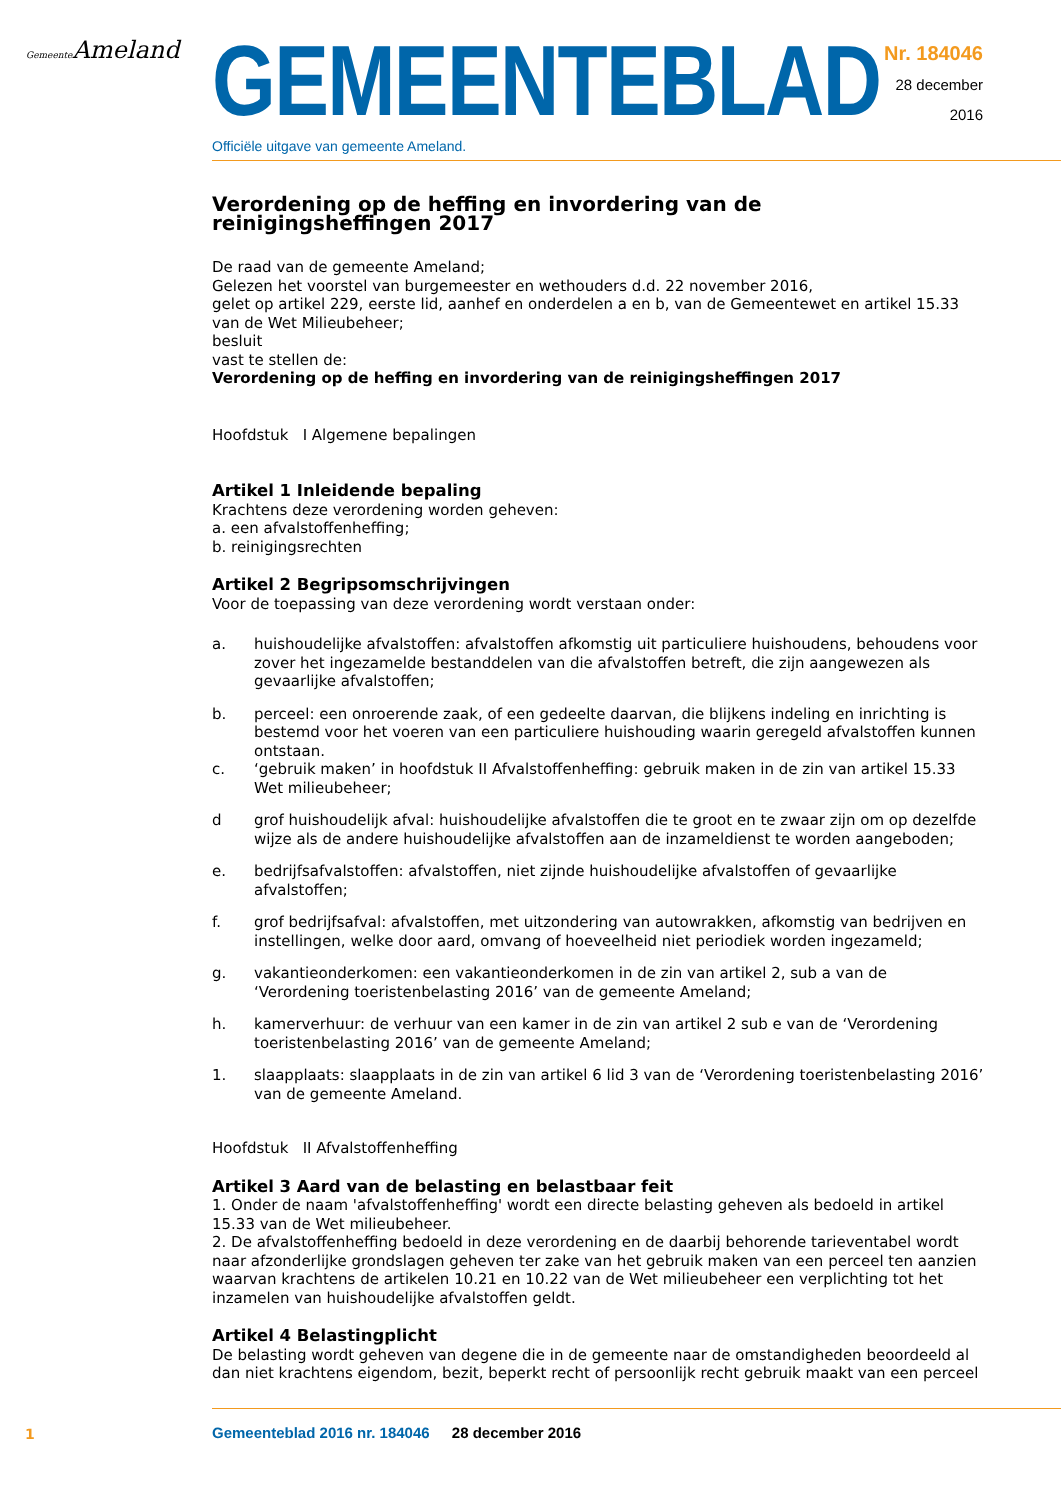Gemeente Ameland
GEMEENTEBLAD
Officiële uitgave van gemeente Ameland.
Nr. 184046
28 december
2016
Verordening op de heffing en invordering van de reinigingsheffingen 2017
De raad van de gemeente Ameland;
Gelezen het voorstel van burgemeester en wethouders d.d. 22 november 2016,
gelet op artikel 229, eerste lid, aanhef en onderdelen a en b, van de Gemeentewet en artikel 15.33 van de Wet Milieubeheer;
besluit
vast te stellen de:
Verordening op de heffing en invordering van de reinigingsheffingen 2017
Hoofdstuk I Algemene bepalingen
Artikel 1 Inleidende bepaling
Krachtens deze verordening worden geheven:
a. een afvalstoffenheffing;
b. reinigingsrechten
Artikel 2 Begripsomschrijvingen
Voor de toepassing van deze verordening wordt verstaan onder:
a. huishoudelijke afvalstoffen: afvalstoffen afkomstig uit particuliere huishoudens, behoudens voor zover het ingezamelde bestanddelen van die afvalstoffen betreft, die zijn aangewezen als gevaarlijke afvalstoffen;
b. perceel: een onroerende zaak, of een gedeelte daarvan, die blijkens indeling en inrichting is bestemd voor het voeren van een particuliere huishouding waarin geregeld afvalstoffen kunnen ontstaan.
c. ‘gebruik maken’ in hoofdstuk II Afvalstoffenheffing: gebruik maken in de zin van artikel 15.33 Wet milieubeheer;
d grof huishoudelijk afval: huishoudelijke afvalstoffen die te groot en te zwaar zijn om op dezelfde wijze als de andere huishoudelijke afvalstoffen aan de inzameldienst te worden aangeboden;
e. bedrijfsafvalstoffen: afvalstoffen, niet zijnde huishoudelijke afvalstoffen of gevaarlijke afvalstoffen;
f. grof bedrijfsafval: afvalstoffen, met uitzondering van autowrakken, afkomstig van bedrijven en instellingen, welke door aard, omvang of hoeveelheid niet periodiek worden ingezameld;
g. vakantieonderkomen: een vakantieonderkomen in de zin van artikel 2, sub a van de ‘Verordening toeristenbelasting 2016’ van de gemeente Ameland;
h. kamerverhuur: de verhuur van een kamer in de zin van artikel 2 sub e van de ‘Verordening toeristenbelasting 2016’ van de gemeente Ameland;
1. slaapplaats: slaapplaats in de zin van artikel 6 lid 3 van de ‘Verordening toeristenbelasting 2016’ van de gemeente Ameland.
Hoofdstuk II Afvalstoffenheffing
Artikel 3 Aard van de belasting en belastbaar feit
1. Onder de naam 'afvalstoffenheffing' wordt een directe belasting geheven als bedoeld in artikel 15.33 van de Wet milieubeheer.
2. De afvalstoffenheffing bedoeld in deze verordening en de daarbij behorende tarieventabel wordt naar afzonderlijke grondslagen geheven ter zake van het gebruik maken van een perceel ten aanzien waarvan krachtens de artikelen 10.21 en 10.22 van de Wet milieubeheer een verplichting tot het inzamelen van huishoudelijke afvalstoffen geldt.
Artikel 4 Belastingplicht
De belasting wordt geheven van degene die in de gemeente naar de omstandigheden beoordeeld al dan niet krachtens eigendom, bezit, beperkt recht of persoonlijk recht gebruik maakt van een perceel
1
Gemeenteblad 2016 nr. 184046 28 december 2016